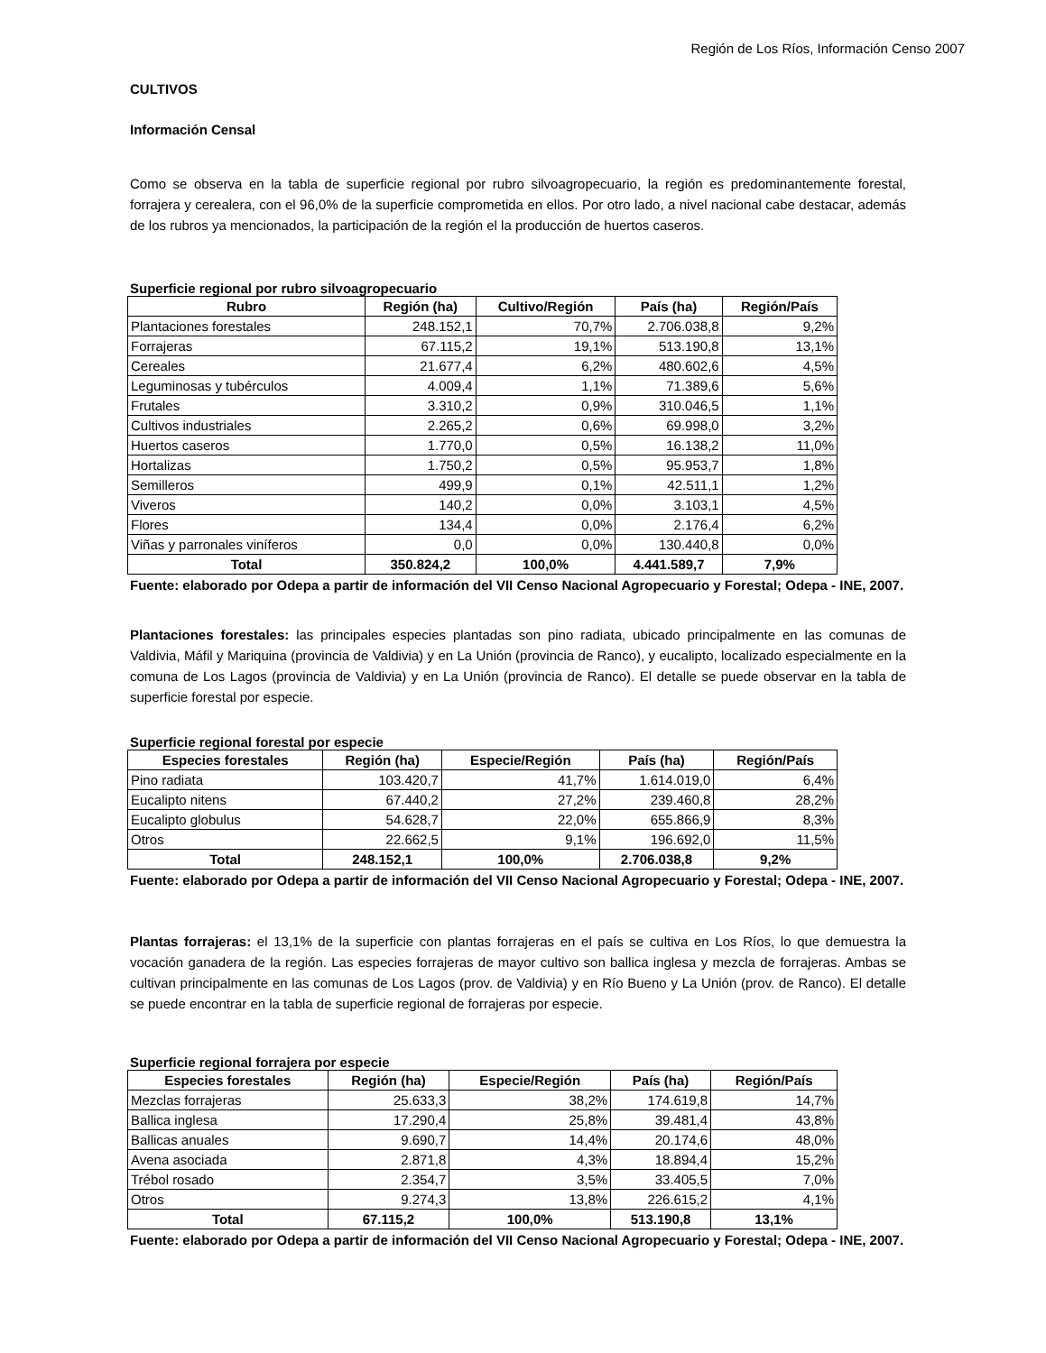Región de Los Ríos, Información Censo 2007
CULTIVOS
Información Censal
Como se observa en la tabla de superficie regional por rubro silvoagropecuario, la región es predominantemente forestal, forrajera y cerealera, con el 96,0% de la superficie comprometida en ellos. Por otro lado, a nivel nacional cabe destacar, además de los rubros ya mencionados, la participación de la región el la producción de huertos caseros.
Superficie regional por rubro silvoagropecuario
| Rubro | Región (ha) | Cultivo/Región | País (ha) | Región/País |
| --- | --- | --- | --- | --- |
| Plantaciones forestales | 248.152,1 | 70,7% | 2.706.038,8 | 9,2% |
| Forrajeras | 67.115,2 | 19,1% | 513.190,8 | 13,1% |
| Cereales | 21.677,4 | 6,2% | 480.602,6 | 4,5% |
| Leguminosas y tubérculos | 4.009,4 | 1,1% | 71.389,6 | 5,6% |
| Frutales | 3.310,2 | 0,9% | 310.046,5 | 1,1% |
| Cultivos industriales | 2.265,2 | 0,6% | 69.998,0 | 3,2% |
| Huertos caseros | 1.770,0 | 0,5% | 16.138,2 | 11,0% |
| Hortalizas | 1.750,2 | 0,5% | 95.953,7 | 1,8% |
| Semilleros | 499,9 | 0,1% | 42.511,1 | 1,2% |
| Viveros | 140,2 | 0,0% | 3.103,1 | 4,5% |
| Flores | 134,4 | 0,0% | 2.176,4 | 6,2% |
| Viñas y parronales viníferos | 0,0 | 0,0% | 130.440,8 | 0,0% |
| Total | 350.824,2 | 100,0% | 4.441.589,7 | 7,9% |
Fuente: elaborado por Odepa a partir de información del VII Censo Nacional Agropecuario y Forestal; Odepa - INE, 2007.
Plantaciones forestales: las principales especies plantadas son pino radiata, ubicado principalmente en las comunas de Valdivia, Máfil y Mariquina (provincia de Valdivia) y en La Unión (provincia de Ranco), y eucalipto, localizado especialmente en la comuna de Los Lagos (provincia de Valdivia) y en La Unión (provincia de Ranco). El detalle se puede observar en la tabla de superficie forestal por especie.
Superficie regional forestal por especie
| Especies forestales | Región (ha) | Especie/Región | País (ha) | Región/País |
| --- | --- | --- | --- | --- |
| Pino radiata | 103.420,7 | 41,7% | 1.614.019,0 | 6,4% |
| Eucalipto nitens | 67.440,2 | 27,2% | 239.460,8 | 28,2% |
| Eucalipto globulus | 54.628,7 | 22,0% | 655.866,9 | 8,3% |
| Otros | 22.662,5 | 9,1% | 196.692,0 | 11,5% |
| Total | 248.152,1 | 100,0% | 2.706.038,8 | 9,2% |
Fuente: elaborado por Odepa a partir de información del VII Censo Nacional Agropecuario y Forestal; Odepa - INE, 2007.
Plantas forrajeras: el 13,1% de la superficie con plantas forrajeras en el país se cultiva en Los Ríos, lo que demuestra la vocación ganadera de la región. Las especies forrajeras de mayor cultivo son ballica inglesa y mezcla de forrajeras. Ambas se cultivan principalmente en las comunas de Los Lagos (prov. de Valdivia) y en Río Bueno y La Unión (prov. de Ranco). El detalle se puede encontrar en la tabla de superficie regional de forrajeras por especie.
Superficie regional forrajera por especie
| Especies forestales | Región (ha) | Especie/Región | País (ha) | Región/País |
| --- | --- | --- | --- | --- |
| Mezclas forrajeras | 25.633,3 | 38,2% | 174.619,8 | 14,7% |
| Ballica inglesa | 17.290,4 | 25,8% | 39.481,4 | 43,8% |
| Ballicas anuales | 9.690,7 | 14,4% | 20.174,6 | 48,0% |
| Avena asociada | 2.871,8 | 4,3% | 18.894,4 | 15,2% |
| Trébol rosado | 2.354,7 | 3,5% | 33.405,5 | 7,0% |
| Otros | 9.274,3 | 13,8% | 226.615,2 | 4,1% |
| Total | 67.115,2 | 100,0% | 513.190,8 | 13,1% |
Fuente: elaborado por Odepa a partir de información del VII Censo Nacional Agropecuario y Forestal; Odepa - INE, 2007.